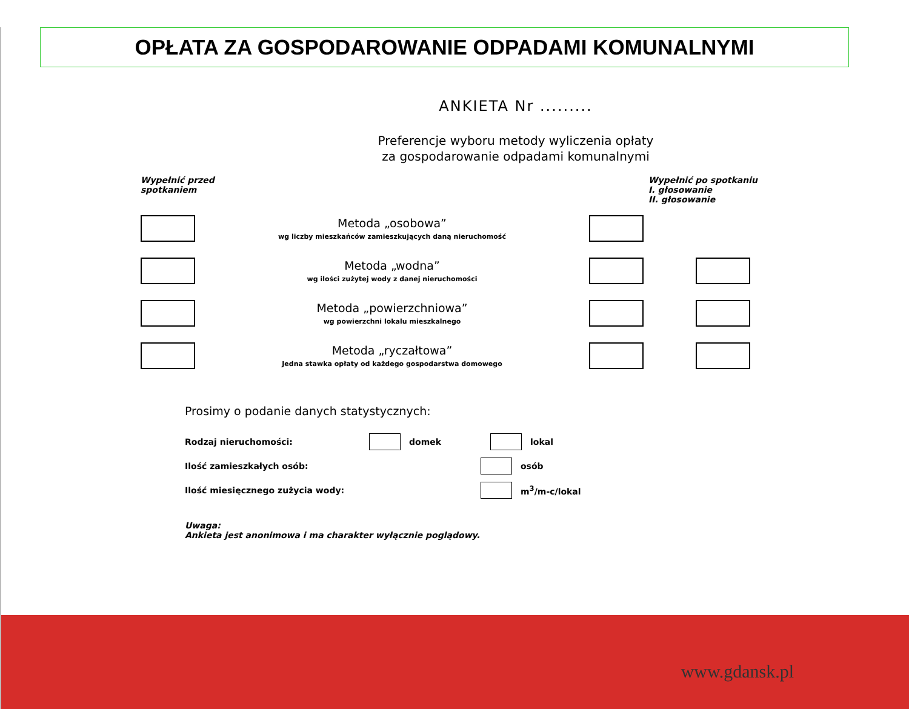OPŁATA ZA GOSPODAROWANIE ODPADAMI KOMUNALNYMI
ANKIETA Nr .........
Preferencje wyboru metody wyliczenia opłaty
za gospodarowanie odpadami komunalnymi
Wypełnić przed
spotkaniem
Wypełnić po spotkaniu
I. głosowanie
II. głosowanie
Metoda „osobowa”
wg liczby mieszkańców zamieszkujących daną nieruchomość
Metoda „wodna”
wg ilości zużytej wody z danej nieruchomości
Metoda „powierzchniowa”
wg powierzchni lokalu mieszkalnego
Metoda „ryczałtowa”
Jedna stawka opłaty od każdego gospodarstwa domowego
Prosimy o podanie danych statystycznych:
Rodzaj nieruchomości: domek lokal
Ilość zamieszkałych osób: osób
Ilość miesięcznego zużycia wody: m<sup>3</sup>/m-c/lokal
Uwaga:
Ankieta jest anonimowa i ma charakter wyłącznie poglądowy.
www.gdansk.pl